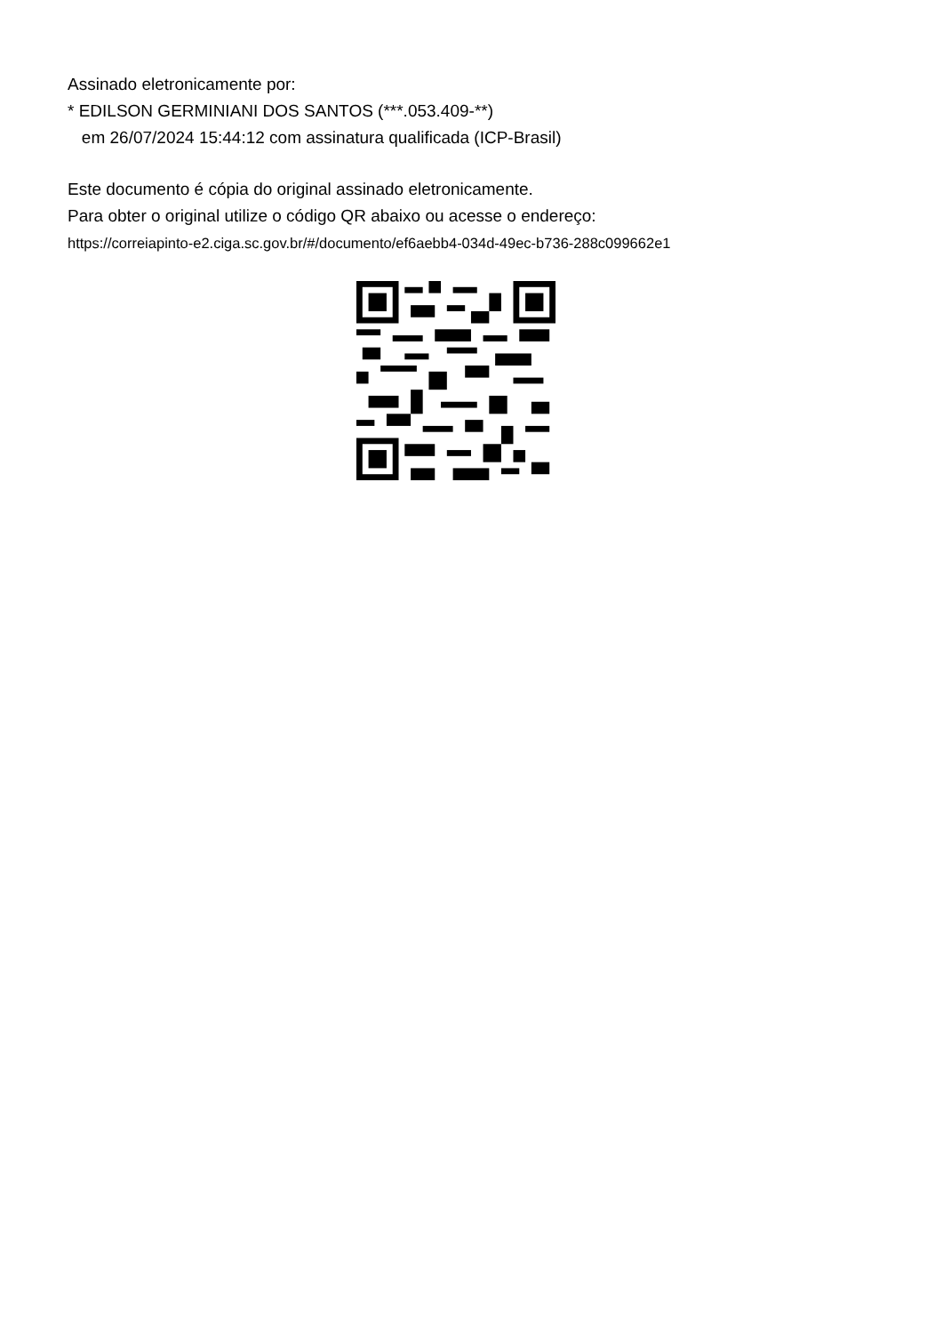Assinado eletronicamente por:
* EDILSON GERMINIANI DOS SANTOS (***.053.409-**)
em 26/07/2024 15:44:12 com assinatura qualificada (ICP-Brasil)
Este documento é cópia do original assinado eletronicamente.
Para obter o original utilize o código QR abaixo ou acesse o endereço:
https://correiapinto-e2.ciga.sc.gov.br/#/documento/ef6aebb4-034d-49ec-b736-288c099662e1